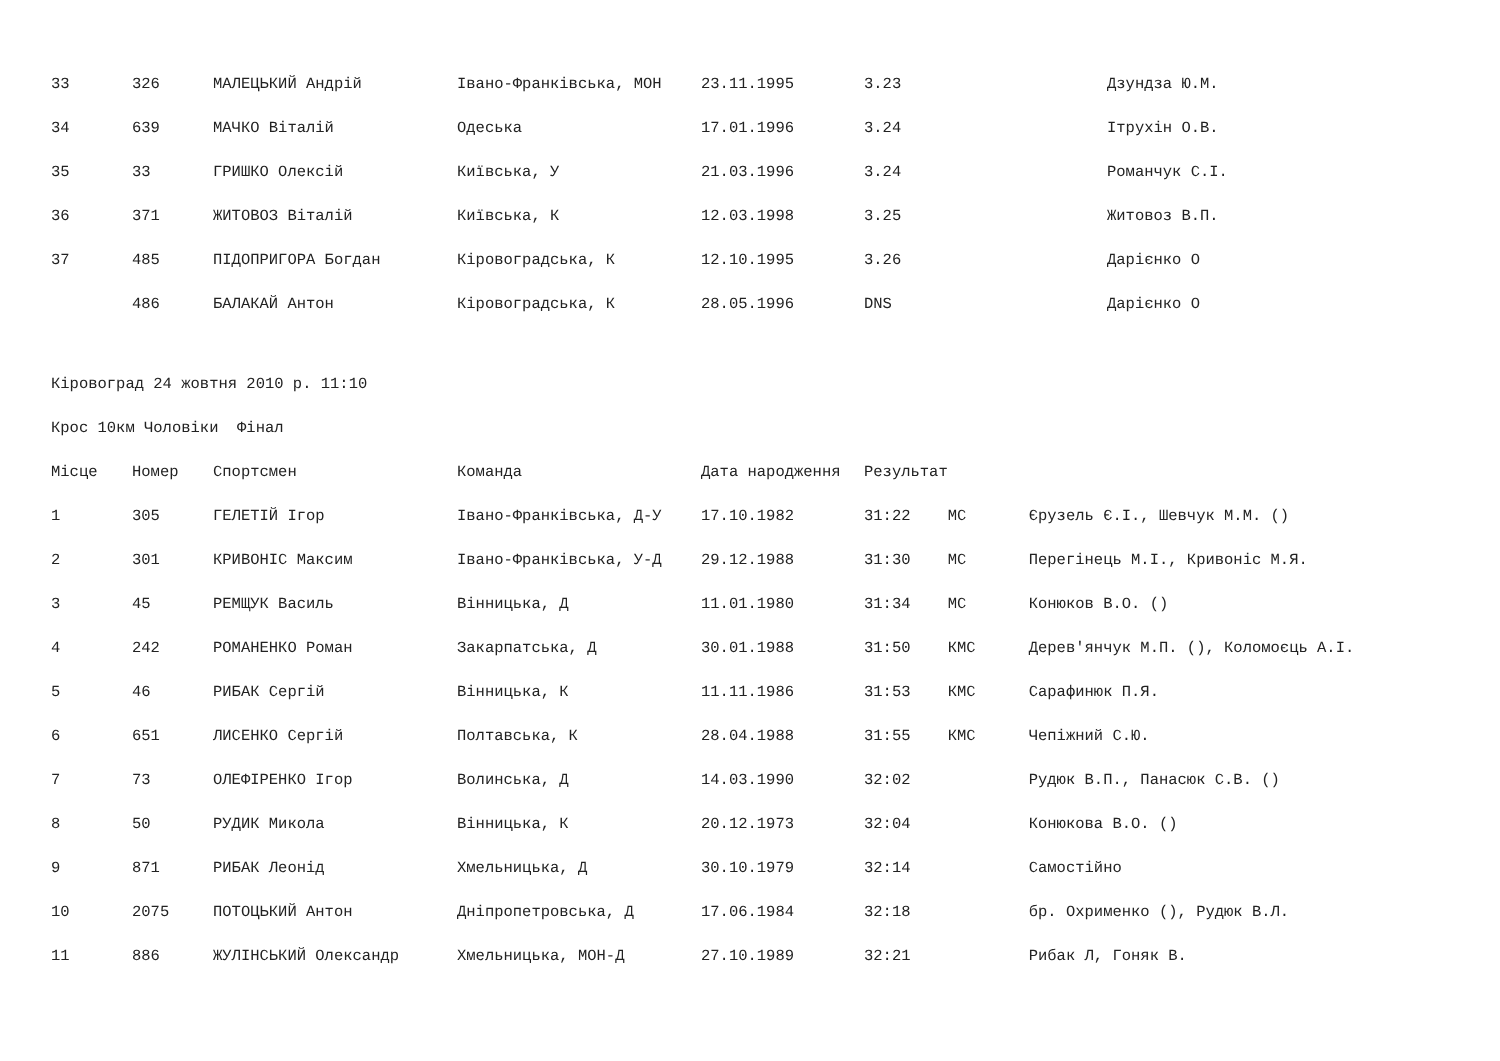| 33 | 326 | МАЛЕЦЬКИЙ Андрій | Івано-Франківська, МОН | 23.11.1995 | 3.23 | | Дзундза Ю.М. |
| 34 | 639 | МАЧКО Віталій | Одеська | 17.01.1996 | 3.24 | | Ітрухін О.В. |
| 35 | 33 | ГРИШКО Олексій | Київська, У | 21.03.1996 | 3.24 | | Романчук С.І. |
| 36 | 371 | ЖИТОВОЗ Віталій | Київська, К | 12.03.1998 | 3.25 | | Житовоз В.П. |
| 37 | 485 | ПІДОПРИГОРА Богдан | Кіровоградська, К | 12.10.1995 | 3.26 | | Дарієнко О |
| | 486 | БАЛАКАЙ Антон | Кіровоградська, К | 28.05.1996 | DNS | | Дарієнко О |
Кіровоград 24 жовтня 2010 р. 11:10
Крос 10км Чоловіки Фінал
| Місце | Номер | Спортсмен | Команда | Дата народження | Результат | | |
| --- | --- | --- | --- | --- | --- | --- | --- |
| 1 | 305 | ГЕЛЕТІЙ Ігор | Івано-Франківська, Д-У | 17.10.1982 | 31:22 | МС | Єрузель Є.І., Шевчук М.М. () |
| 2 | 301 | КРИВОНІС Максим | Івано-Франківська, У-Д | 29.12.1988 | 31:30 | МС | Перегінець М.І., Кривоніс М.Я. |
| 3 | 45 | РЕМЩУК Василь | Вінницька, Д | 11.01.1980 | 31:34 | МС | Конюков В.О. () |
| 4 | 242 | РОМАНЕНКО Роман | Закарпатська, Д | 30.01.1988 | 31:50 | КМС | Дерев'янчук М.П. (), Коломоєць А.І. |
| 5 | 46 | РИБАК Сергій | Вінницька, К | 11.11.1986 | 31:53 | КМС | Сарафинюк П.Я. |
| 6 | 651 | ЛИСЕНКО Сергій | Полтавська, К | 28.04.1988 | 31:55 | КМС | Чепіжний С.Ю. |
| 7 | 73 | ОЛЕФІРЕНКО Ігор | Волинська, Д | 14.03.1990 | 32:02 | | Рудюк В.П., Панасюк С.В. () |
| 8 | 50 | РУДИК Микола | Вінницька, К | 20.12.1973 | 32:04 | | Конюкова В.О. () |
| 9 | 871 | РИБАК Леонід | Хмельницька, Д | 30.10.1979 | 32:14 | | Самостійно |
| 10 | 2075 | ПОТОЦЬКИЙ Антон | Дніпропетровська, Д | 17.06.1984 | 32:18 | | бр. Охрименко (), Рудюк В.Л. |
| 11 | 886 | ЖУЛІНСЬКИЙ Олександр | Хмельницька, МОН-Д | 27.10.1989 | 32:21 | | Рибак Л, Гоняк В. |